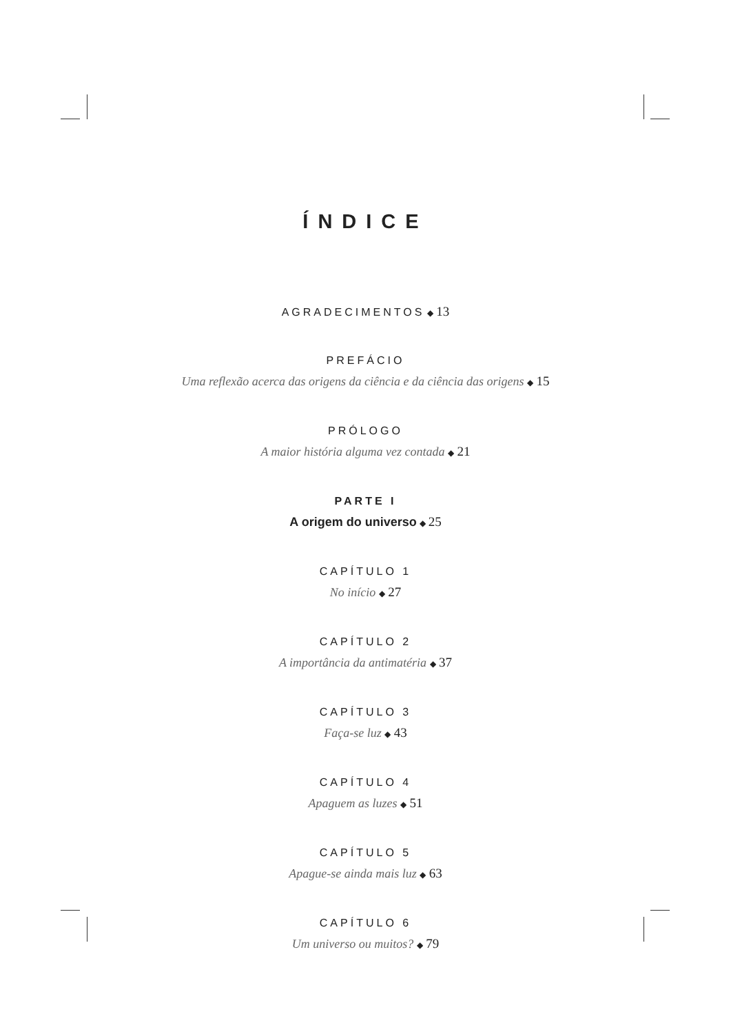ÍNDICE
AGRADECIMENTOS ◆ 13
PREFÁCIO
Uma reflexão acerca das origens da ciência e da ciência das origens ◆ 15
PRÓLOGO
A maior história alguma vez contada ◆ 21
PARTE I
A origem do universo ◆ 25
CAPÍTULO 1
No início ◆ 27
CAPÍTULO 2
A importância da antimatéria ◆ 37
CAPÍTULO 3
Faça-se luz ◆ 43
CAPÍTULO 4
Apaguem as luzes ◆ 51
CAPÍTULO 5
Apague-se ainda mais luz ◆ 63
CAPÍTULO 6
Um universo ou muitos? ◆ 79